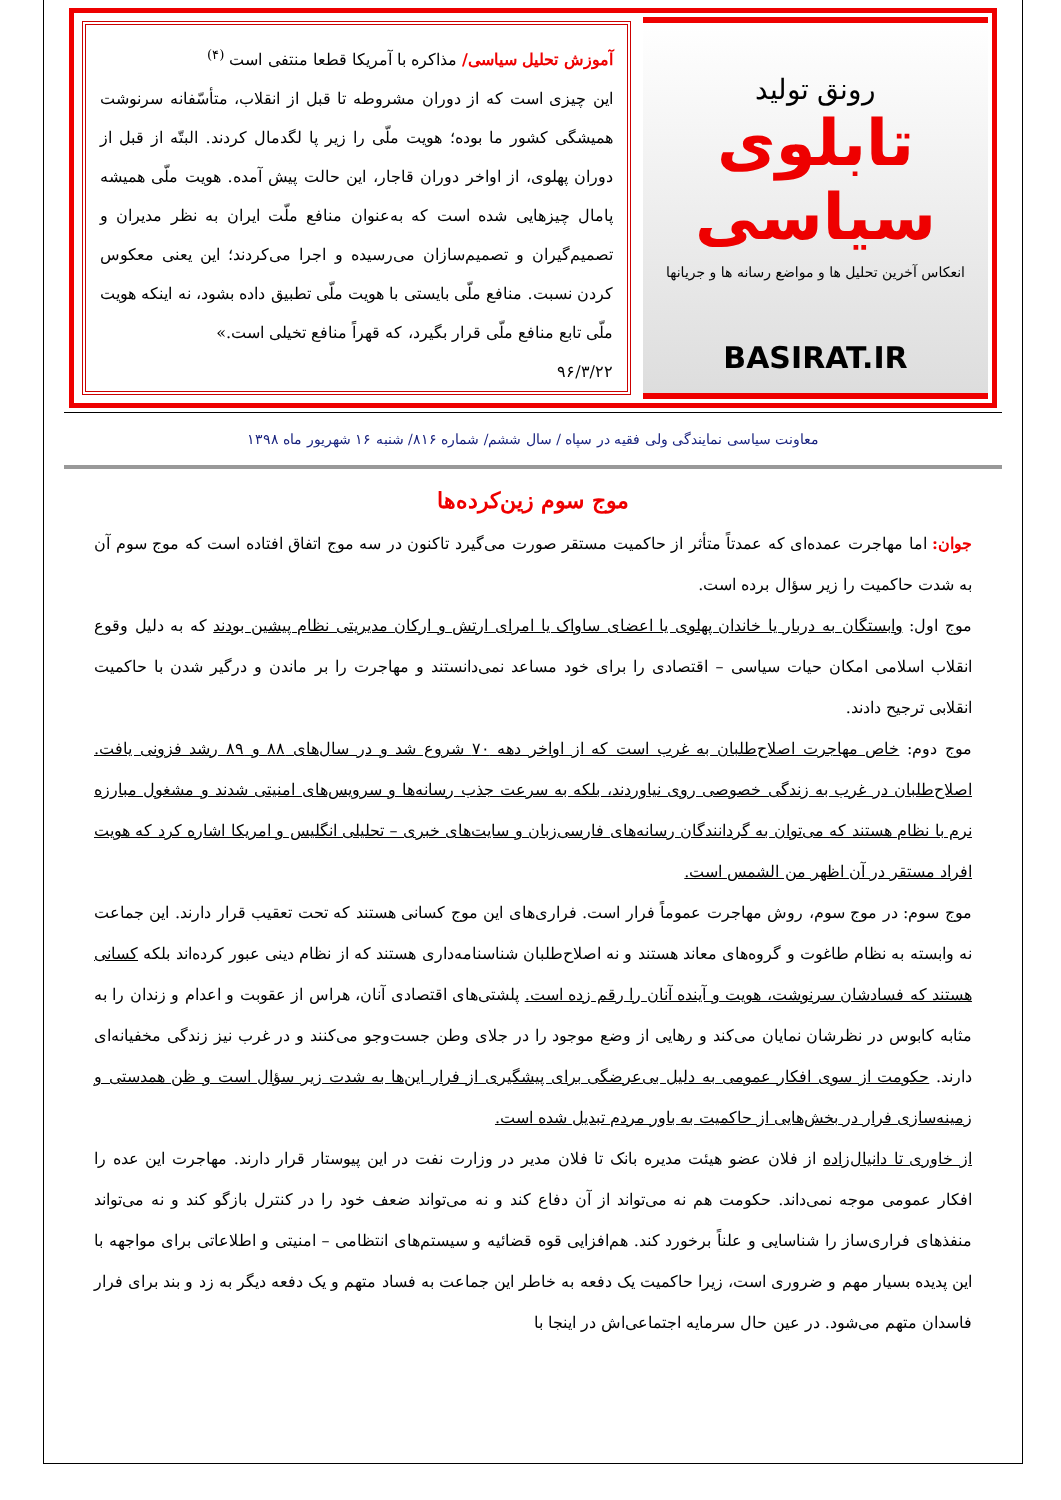رونق تولید
تابلوی سیاسی
انعکاس آخرین تحلیل ها و مواضع رسانه ها و جریانها
BASIRAT.IR
آموزش تحلیل سیاسی/ مذاکره با آمریکا قطعا منتفی است <sup>(۴)</sup>
این چیزی است که از دوران مشروطه تا قبل از انقلاب، متأسّفانه سرنوشت همیشگی کشور ما بوده؛ هویت ملّی را زیر پا لگدمال کردند. البتّه از قبل از دوران پهلوی، از اواخر دوران قاجار، این حالت پیش آمده. هویت ملّی همیشه پامال چیزهایی شده است که به‌عنوان منافع ملّت ایران به نظر مدیران و تصمیم‌گیران و تصمیم‌سازان می‌رسیده و اجرا می‌کردند؛ این یعنی معکوس کردن نسبت. منافع ملّی بایستی با هویت ملّی تطبیق داده بشود، نه اینکه هویت ملّی تابع منافع ملّی قرار بگیرد، که قهراً منافع تخیلی است.»
۹۶/۳/۲۲
معاونت سیاسی نمایندگی ولی فقیه در سپاه / سال ششم/ شماره ۸۱۶/ شنبه ۱۶ شهریور ماه ۱۳۹۸
موج سوم زین‌کرده‌ها
جوان: اما مهاجرت عمده‌ای که عمدتاً متأثر از حاکمیت مستقر صورت می‌گیرد تاکنون در سه موج اتفاق افتاده است که موج سوم آن به شدت حاکمیت را زیر سؤال برده است.
موج اول: وابستگان به دربار یا خاندان پهلوی یا اعضای ساواک یا امرای ارتش و ارکان مدیریتی نظام پیشین بودند که به دلیل وقوع انقلاب اسلامی امکان حیات سیاسی – اقتصادی را برای خود مساعد نمی‌دانستند و مهاجرت را بر ماندن و درگیر شدن با حاکمیت انقلابی ترجیح دادند.
موج دوم: خاص مهاجرت اصلاح‌طلبان به غرب است که از اواخر دهه ۷۰ شروع شد و در سال‌های ۸۸ و ۸۹ رشد فزونی یافت. اصلاح‌طلبان در غرب به زندگی خصوصی روی نیاوردند، بلکه به سرعت جذب رسانه‌ها و سرویس‌های امنیتی شدند و مشغول مبارزه نرم با نظام هستند که می‌توان به گردانندگان رسانه‌های فارسی‌زبان و سایت‌های خبری – تحلیلی انگلیس و امریکا اشاره کرد که هویت افراد مستقر در آن اظهر من الشمس است.
موج سوم: در موج سوم، روش مهاجرت عموماً فرار است. فراری‌های این موج کسانی هستند که تحت تعقیب قرار دارند. این جماعت نه وابسته به نظام طاغوت و گروه‌های معاند هستند و نه اصلاح‌طلبان شناسنامه‌داری هستند که از نظام دینی عبور کرده‌اند بلکه کسانی هستند که فسادشان سرنوشت، هویت و آینده آنان را رقم زده است. پلشتی‌های اقتصادی آنان، هراس از عقوبت و اعدام و زندان را به مثابه کابوس در نظرشان نمایان می‌کند و رهایی از وضع موجود را در جلای وطن جست‌وجو می‌کنند و در غرب نیز زندگی مخفیانه‌ای دارند. حکومت از سوی افکار عمومی به دلیل بی‌عرضگی برای پیشگیری از فرار این‌ها به شدت زیر سؤال است و ظن همدستی و زمینه‌سازی فرار در بخش‌هایی از حاکمیت به باور مردم تبدیل شده است.
از خاوری تا دانیال‌زاده از فلان عضو هیئت مدیره بانک تا فلان مدیر در وزارت نفت در این پیوستار قرار دارند. مهاجرت این عده را افکار عمومی موجه نمی‌داند. حکومت هم نه می‌تواند از آن دفاع کند و نه می‌تواند ضعف خود را در کنترل بازگو کند و نه می‌تواند منفذهای فراری‌ساز را شناسایی و علناً برخورد کند. هم‌افزایی قوه قضائیه و سیستم‌های انتظامی – امنیتی و اطلاعاتی برای مواجهه با این پدیده بسیار مهم و ضروری است، زیرا حاکمیت یک دفعه به خاطر این جماعت به فساد متهم و یک دفعه دیگر به زد و بند برای فرار فاسدان متهم می‌شود. در عین حال سرمایه اجتماعی‌اش در اینجا با